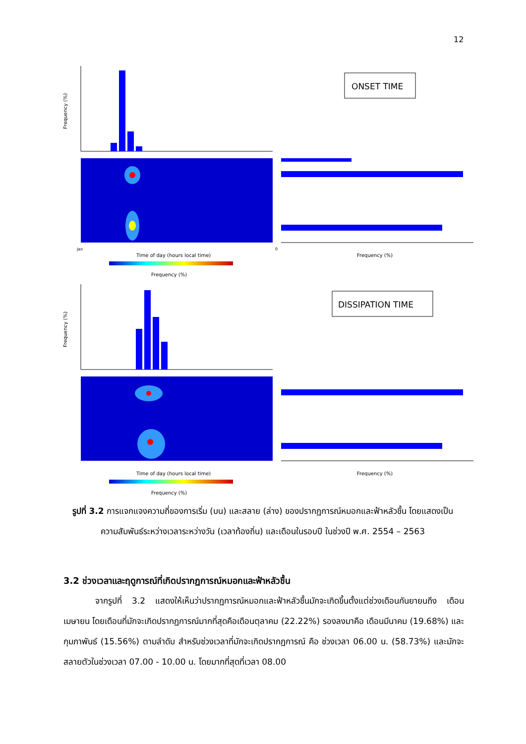12
Frequency (%)
Jan
0
Time of day (hours local time)
Frequency (%)
ONSET TIME
Frequency (%)
Frequency (%)
Time of day (hours local time)
Frequency (%)
DISSIPATION TIME
Frequency (%)
รูปที่ 3.2 การแจกแจงความถี่ของการเริ่ม (บน) และสลาย (ล่าง) ของปรากฏการณ์หมอกและฟ้าหลัวชื้น โดยแสดงเป็นความสัมพันธ์ระหว่างเวลาระหว่างวัน (เวลาท้องถิ่น) และเดือนในรอบปี ในช่วงปี พ.ศ. 2554 – 2563
3.2 ช่วงเวลาและฤดูการณ์ที่เกิดปรากฏการณ์หมอกและฟ้าหลัวชื้น
จากรูปที่ 3.2 แสดงให้เห็นว่าปรากฏการณ์หมอกและฟ้าหลัวชื้นมักจะเกิดขึ้นตั้งแต่ช่วงเดือนกันยายนถึง เดือนเมษายน โดยเดือนที่มักจะเกิดปรากฏการณ์มากที่สุดคือเดือนตุลาคม (22.22%) รองลงมาคือ เดือนมีนาคม (19.68%) และกุมภาพันธ์ (15.56%) ตามลำดับ สำหรับช่วงเวลาที่มักจะเกิดปรากฏการณ์ คือ ช่วงเวลา 06.00 น. (58.73%) และมักจะสลายตัวในช่วงเวลา 07.00 - 10.00 น. โดยมากที่สุดที่เวลา 08.00